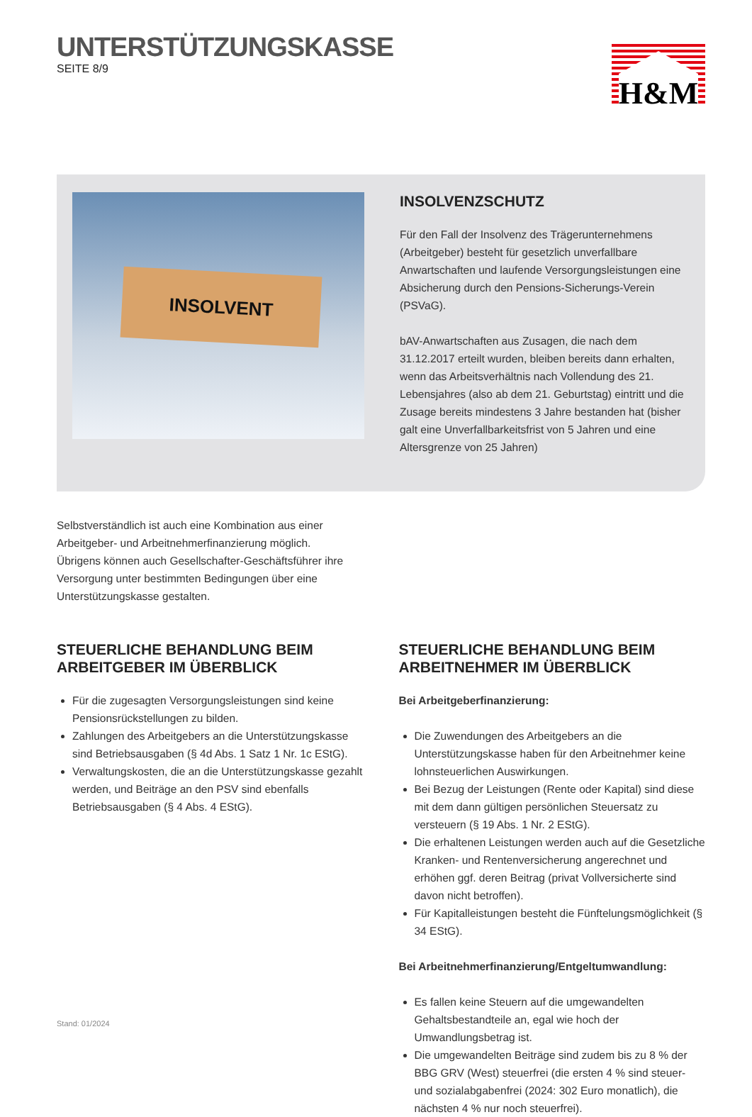UNTERSTÜTZUNGSKASSE
SEITE 8/9
H&M
INSOLVENT
INSOLVENZSCHUTZ
Für den Fall der Insolvenz des Trägerunternehmens (Arbeitgeber) besteht für gesetzlich unverfallbare Anwartschaften und laufende Versorgungsleistungen eine Absicherung durch den Pensions-Sicherungs-Verein (PSVaG).
bAV-Anwartschaften aus Zusagen, die nach dem 31.12.2017 erteilt wurden, bleiben bereits dann erhalten, wenn das Arbeitsverhältnis nach Vollendung des 21. Lebensjahres (also ab dem 21. Geburtstag) eintritt und die Zusage bereits mindestens 3 Jahre bestanden hat (bisher galt eine Unverfallbarkeitsfrist von 5 Jahren und eine Altersgrenze von 25 Jahren)
Selbstverständlich ist auch eine Kombination aus einer Arbeitgeber- und Arbeitnehmerfinanzierung möglich.
Übrigens können auch Gesellschafter-Geschäftsführer ihre Versorgung unter bestimmten Bedingungen über eine Unterstützungskasse gestalten.
STEUERLICHE BEHANDLUNG BEIM ARBEITGEBER IM ÜBERBLICK
Für die zugesagten Versorgungsleistungen sind keine Pensionsrückstellungen zu bilden.
Zahlungen des Arbeitgebers an die Unterstützungskasse sind Betriebsausgaben (§ 4d Abs. 1 Satz 1 Nr. 1c EStG).
Verwaltungskosten, die an die Unterstützungskasse gezahlt werden, und Beiträge an den PSV sind ebenfalls Betriebsausgaben (§ 4 Abs. 4 EStG).
STEUERLICHE BEHANDLUNG BEIM ARBEITNEHMER IM ÜBERBLICK
Bei Arbeitgeberfinanzierung:
Die Zuwendungen des Arbeitgebers an die Unterstützungskasse haben für den Arbeitnehmer keine lohnsteuerlichen Auswirkungen.
Bei Bezug der Leistungen (Rente oder Kapital) sind diese mit dem dann gültigen persönlichen Steuersatz zu versteuern (§ 19 Abs. 1 Nr. 2 EStG).
Die erhaltenen Leistungen werden auch auf die Gesetzliche Kranken- und Rentenversicherung angerechnet und erhöhen ggf. deren Beitrag (privat Vollversicherte sind davon nicht betroffen).
Für Kapitalleistungen besteht die Fünftelungsmöglichkeit (§ 34 EStG).
Bei Arbeitnehmerfinanzierung/Entgeltumwandlung:
Es fallen keine Steuern auf die umgewandelten Gehaltsbestandteile an, egal wie hoch der Umwandlungsbetrag ist.
Die umgewandelten Beiträge sind zudem bis zu 8 % der BBG GRV (West) steuerfrei (die ersten 4 % sind steuer- und sozialabgabenfrei (2024: 302 Euro monatlich), die nächsten 4 % nur noch steuerfrei).
Stand: 01/2024